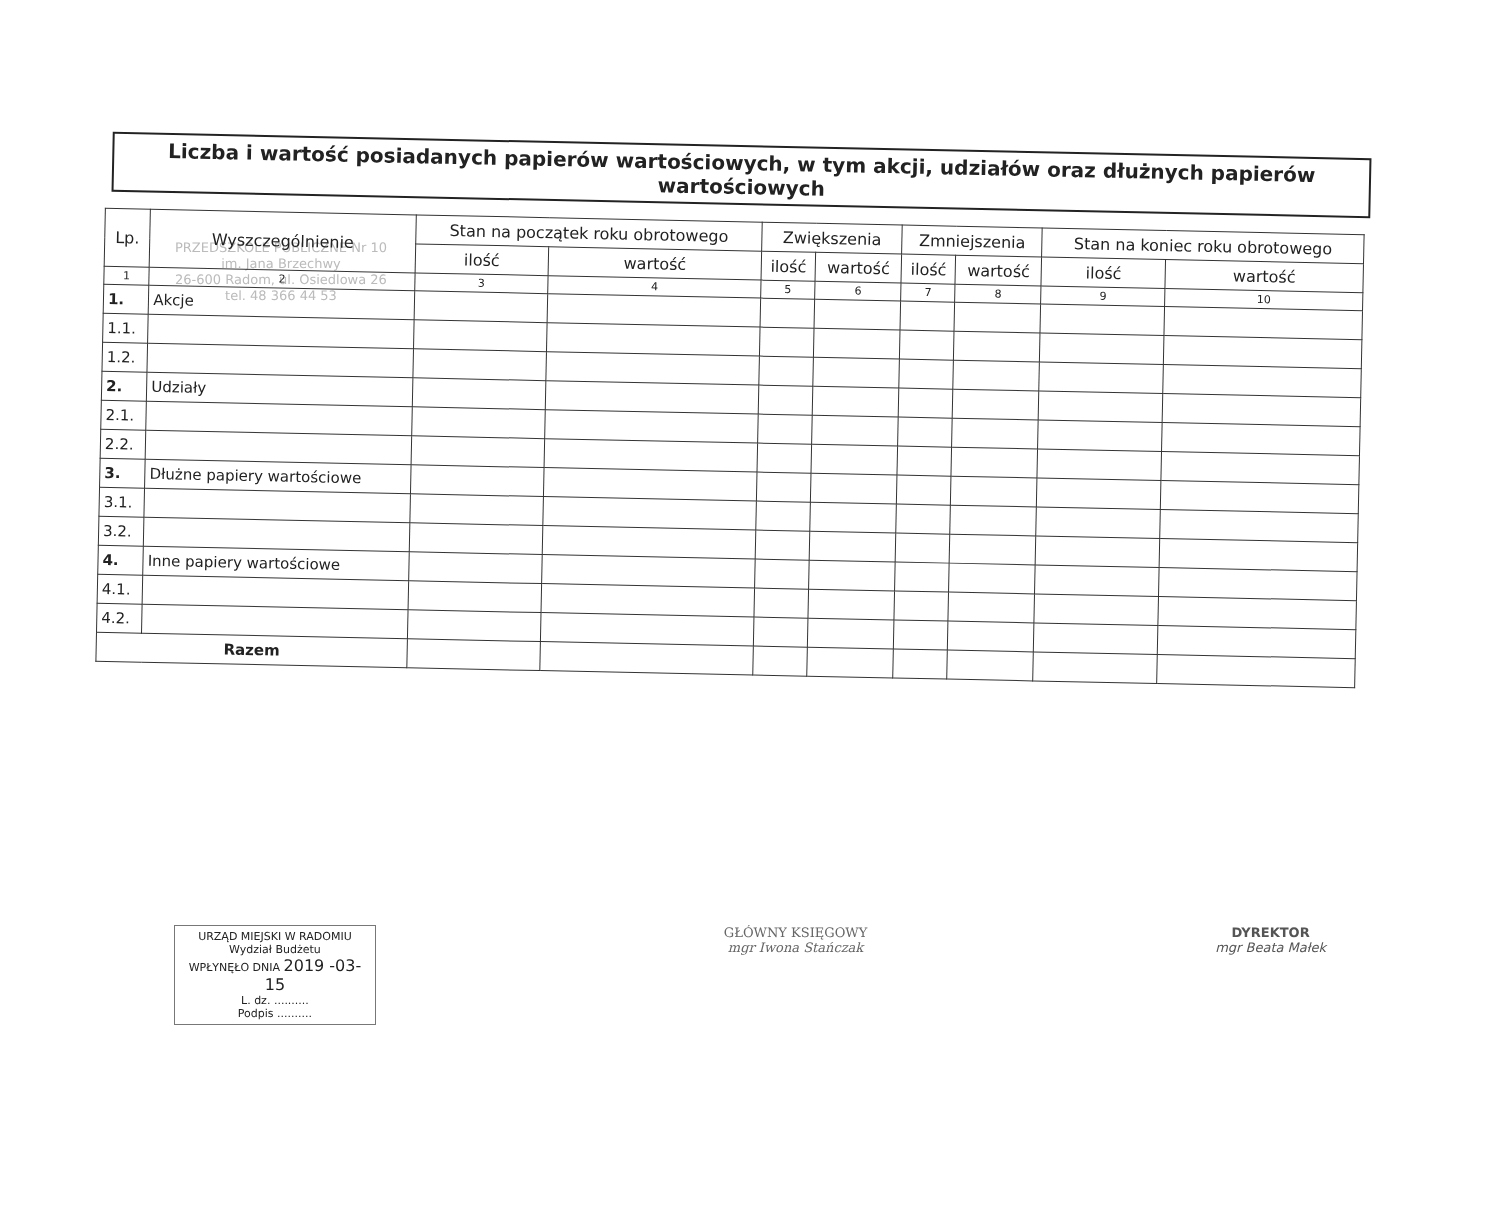PRZEDSZKOLE PUBLICZNE Nr 10
im. Jana Brzechwy
26-600 Radom, ul. Osiedlowa 26
tel. 48 366 44 53
Liczba i wartość posiadanych papierów wartościowych, w tym akcji, udziałów oraz dłużnych papierów wartościowych
| Lp. | Wyszczególnienie | Stan na początek roku obrotowego | | Zwiększenia | | Zmniejszenia | | Stan na koniec roku obrotowego | |
| --- | --- | --- | --- | --- | --- | --- | --- | --- | --- |
| | | ilość | wartość | ilość | wartość | ilość | wartość | ilość | wartość |
| 1 | 2 | 3 | 4 | 5 | 6 | 7 | 8 | 9 | 10 |
| 1. | Akcje | | | | | | | | |
| 1.1. | | | | | | | | | |
| 1.2. | | | | | | | | | |
| 2. | Udziały | | | | | | | | |
| 2.1. | | | | | | | | | |
| 2.2. | | | | | | | | | |
| 3. | Dłużne papiery wartościowe | | | | | | | | |
| 3.1. | | | | | | | | | |
| 3.2. | | | | | | | | | |
| 4. | Inne papiery wartościowe | | | | | | | | |
| 4.1. | | | | | | | | | |
| 4.2. | | | | | | | | | |
| Razem | | | | | | | | | |
URZĄD MIEJSKI W RADOMIU
Wydział Budżetu
WPŁYNĘŁO DNIA 2019 -03- 15
L. dz. ..........
Podpis ..........
GŁÓWNY KSIĘGOWY
mgr Iwona Stańczak
DYREKTOR
mgr Beata Małek